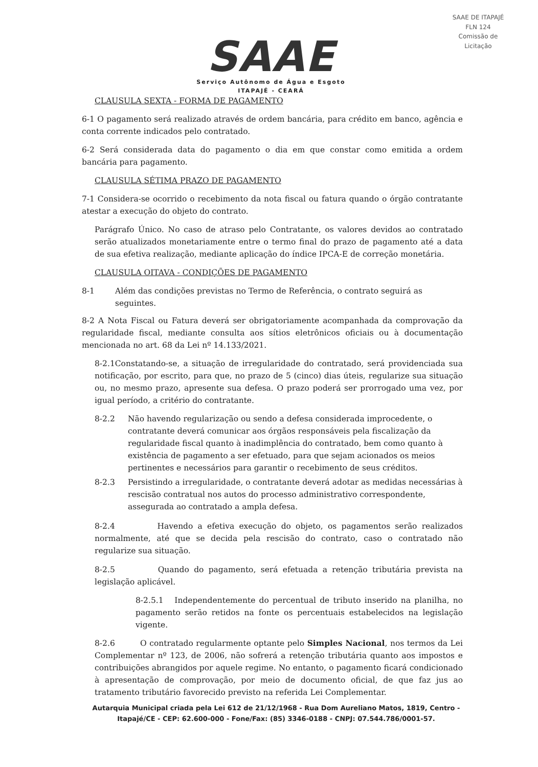SAAE DE ITAPAJÉ
FLN 124
Comissão de Licitação
SAAE
Serviço Autônomo de Água e Esgoto
ITAPAJÉ - CEARÁ
CLAUSULA SEXTA - FORMA DE PAGAMENTO
6-1 O pagamento será realizado através de ordem bancária, para crédito em banco, agência e conta corrente indicados pelo contratado.
6-2 Será considerada data do pagamento o dia em que constar como emitida a ordem bancária para pagamento.
CLAUSULA SÉTIMA PRAZO DE PAGAMENTO
7-1 Considera-se ocorrido o recebimento da nota fiscal ou fatura quando o órgão contratante atestar a execução do objeto do contrato.
Parágrafo Único. No caso de atraso pelo Contratante, os valores devidos ao contratado serão atualizados monetariamente entre o termo final do prazo de pagamento até a data de sua efetiva realização, mediante aplicação do índice IPCA-E de correção monetária.
CLAUSULA OITAVA - CONDIÇÕES DE PAGAMENTO
8-1 Além das condições previstas no Termo de Referência, o contrato seguirá as seguintes.
8-2 A Nota Fiscal ou Fatura deverá ser obrigatoriamente acompanhada da comprovação da regularidade fiscal, mediante consulta aos sítios eletrônicos oficiais ou à documentação mencionada no art. 68 da Lei nº 14.133/2021.
8-2.1Constatando-se, a situação de irregularidade do contratado, será providenciada sua notificação, por escrito, para que, no prazo de 5 (cinco) dias úteis, regularize sua situação ou, no mesmo prazo, apresente sua defesa. O prazo poderá ser prorrogado uma vez, por igual período, a critério do contratante.
8-2.2 Não havendo regularização ou sendo a defesa considerada improcedente, o contratante deverá comunicar aos órgãos responsáveis pela fiscalização da regularidade fiscal quanto à inadimplência do contratado, bem como quanto à existência de pagamento a ser efetuado, para que sejam acionados os meios pertinentes e necessários para garantir o recebimento de seus créditos.
8-2.3 Persistindo a irregularidade, o contratante deverá adotar as medidas necessárias à rescisão contratual nos autos do processo administrativo correspondente, assegurada ao contratado a ampla defesa.
8-2.4 Havendo a efetiva execução do objeto, os pagamentos serão realizados normalmente, até que se decida pela rescisão do contrato, caso o contratado não regularize sua situação.
8-2.5 Quando do pagamento, será efetuada a retenção tributária prevista na legislação aplicável.
8-2.5.1 Independentemente do percentual de tributo inserido na planilha, no pagamento serão retidos na fonte os percentuais estabelecidos na legislação vigente.
8-2.6 O contratado regularmente optante pelo Simples Nacional, nos termos da Lei Complementar nº 123, de 2006, não sofrerá a retenção tributária quanto aos impostos e contribuições abrangidos por aquele regime. No entanto, o pagamento ficará condicionado à apresentação de comprovação, por meio de documento oficial, de que faz jus ao tratamento tributário favorecido previsto na referida Lei Complementar.
Autarquia Municipal criada pela Lei 612 de 21/12/1968 - Rua Dom Aureliano Matos, 1819, Centro - Itapajé/CE - CEP: 62.600-000 - Fone/Fax: (85) 3346-0188 - CNPJ: 07.544.786/0001-57.